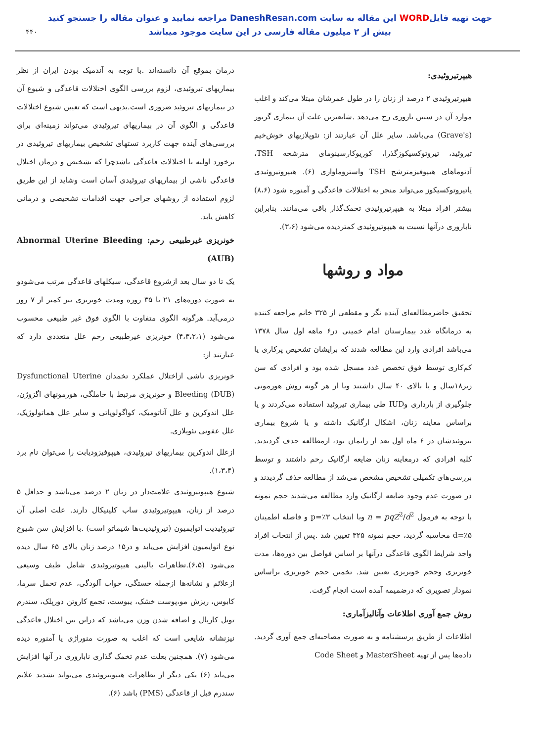جهت تهیه فایلWORD این مقاله به سایت DaneshResan.com مراجعه نمایید و عنوان مقاله را جستجو کنید
بیش از ۲ میلیون مقاله فارسی در این سایت موجود میباشد
۴۴۰
درمان بموقع آن دانسته‌اند .با توجه به آندمیک بودن ایران از نظر بیماریهای تیروئیدی، لزوم بررسی الگوی اختلالات قاعدگی و شیوع آن در بیماریهای تیروئید ضروری است.بدیهی است که تعیین شیوع اختلالات قاعدگی و الگوی آن در بیماریهای تیروئیدی می‌تواند زمینه‌ای برای بررسی‌های آینده جهت کاربرد تستهای تشخیص بیماریهای تیروئیدی در برخورد اولیه با اختلالات قاعدگی باشدچرا که تشخیص و درمان اختلال قاعدگی ناشی از بیماریهای تیروئیدی آسان است وشاید از این طریق لزوم استفاده از روشهای جراحی جهت اقدامات تشخیصی و درمانی کاهش یابد.
خونریزی غیرطبیعی رحم: Abnormal Uterine Bleeding (AUB)
یک تا دو سال بعد ازشروع قاعدگی، سیکلهای قاعدگی مرتب می‌شودو به صورت دوره‌های ۲۱ تا ۳۵ روزه ومدت خونریزی نیز کمتر از ۷ روز درمی‌آید. هرگونه الگوی متفاوت با الگوی فوق غیر طبیعی محسوب می‌شود (۴،۳،۲،۱) خونریزی غیرطبیعی رحم علل متعددی دارد که عبارتند از:
خونریزی ناشی ازاختلال عملکرد تخمدان Dysfunctional Uterine Bleeding (DUB) و خونریزی مرتبط با حاملگی، هورمونهای اگزوژن، علل اندوکرین و علل آناتومیک، کواگولوپاتی و سایر علل هماتولوژیک، علل عفونی نئوپلازی.
ازعلل اندوکرین بیماریهای تیروئیدی، هیپوفیزودیابت را می‌توان نام برد (۱،۳،۴).
شیوع هیپوتیروئیدی علامت‌دار در زنان ۲ درصد می‌باشد و حداقل ۵ درصد از زنان، هیپوتیروئیدی ساب کلینیکال دارند. علت اصلی آن تیروئیدیت اتوایمیون (تیروئیدیت‌ها شیماتو است) .با افزایش سن شیوع نوع اتوایمیون افزایش می‌یابد و در۱۵ درصد زنان بالای ۶۵ سال دیده می‌شود (۶،۵).تظاهرات بالینی هیپوتیروئیدی شامل طیف وسیعی ازعلائم و نشانه‌ها ازجمله خستگی، خواب آلودگی، عدم تحمل سرما، کابوس، ریزش مو،پوست خشک، یبوست، تجمع کاروتن دورپلک، سندرم تونل کارپال و اضافه شدن وزن می‌باشد که دراین بین اختلال قاعدگی نیزنشانه شایعی است که اغلب به صورت منوراژی یا آمنوره دیده می‌شود (۷). همچنین بعلت عدم تخمک گذاری ناباروری در آنها افزایش می‌یابد (۶) یکی دیگر از تظاهرات هیپوتیروئیدی می‌تواند تشدید علایم سندرم قبل از قاعدگی (PMS) باشد (۶).
هیپرتیروئیدی:
هیپرتیروئیدی ۲ درصد از زنان را در طول عمرشان مبتلا می‌کند و اغلب موارد آن در سنین باروری رخ می‌دهد .شایعترین علت آن بیماری گریوز (Grave's) می‌باشد. سایر علل آن عبارتند از: نئوپلازیهای خوش‌خیم تیروئید، تیروتوکسیکوزگذرا، کوریوکارسینومای مترشحه TSH، آدنوماهای هیپوفیزمترشح TSH واستروماواری (۶). هیپروتیروئیدی یاتیروتوکسیکوز می‌تواند منجر به اختلالات قاعدگی و آمنوره شود (۸،۶) بیشتر افراد مبتلا به هیپرتیروئیدی تخمک‌گذار باقی می‌مانند. بنابراین ناباروری درآنها نسبت به هیپوتیروئیدی کمتردیده می‌شود (۳،۶).
مواد و روشها
تحقیق حاضرمطالعه‌ای آینده نگر و مقطعی از ۳۲۵ خانم مراجعه کننده به درمانگاه غدد بیمارستان امام خمینی در۶ ماهه اول سال ۱۳۷۸ می‌باشد افرادی وارد این مطالعه شدند که برایشان تشخیص پرکاری یا کم‌کاری توسط فوق تخصص غدد مسجل شده بود و افرادی که سن زیر۱۸سال و یا بالای ۴۰ سال داشتند ویا از هر گونه روش هورمونی جلوگیری از بارداری وIUD طی بیماری تیروئید استفاده می‌کردند و یا براساس معاینه زنان، اشکال ارگانیک داشته و یا شروع بیماری تیروئیدشان در ۶ ماه اول بعد از زایمان بود، ازمطالعه حذف گردیدند. کلیه افرادی که درمعاینه زنان ضایعه ارگانیک رحم داشتند و توسط بررسی‌های تکمیلی تشخیص مشخص می‌شد از مطالعه حذف گردیدند و در صورت عدم وجود ضایعه ارگانیک وارد مطالعه می‌شدند حجم نمونه با توجه به فرمول n = pqZ<sup>2</sup>/d<sup>2</sup> وبا انتخاب p=٪۳ و فاصله اطمینان d=٪۵ محاسبه گردید، حجم نمونه ۳۲۵ تعیین شد .پس از انتخاب افراد واجد شرایط الگوی قاعدگی درآنها بر اساس فواصل بین دوره‌ها، مدت خونریزی وحجم خونریزی تعیین شد. تخمین حجم خونریزی براساس نمودار تصویری که درضمیمه آمده است انجام گرفت.
روش جمع آوری اطلاعات وآنالیزآماری:
اطلاعات از طریق پرسشنامه و به صورت مصاحبه‌ای جمع آوری گردید. داده‌ها پس از تهیه MasterSheet و Code Sheet